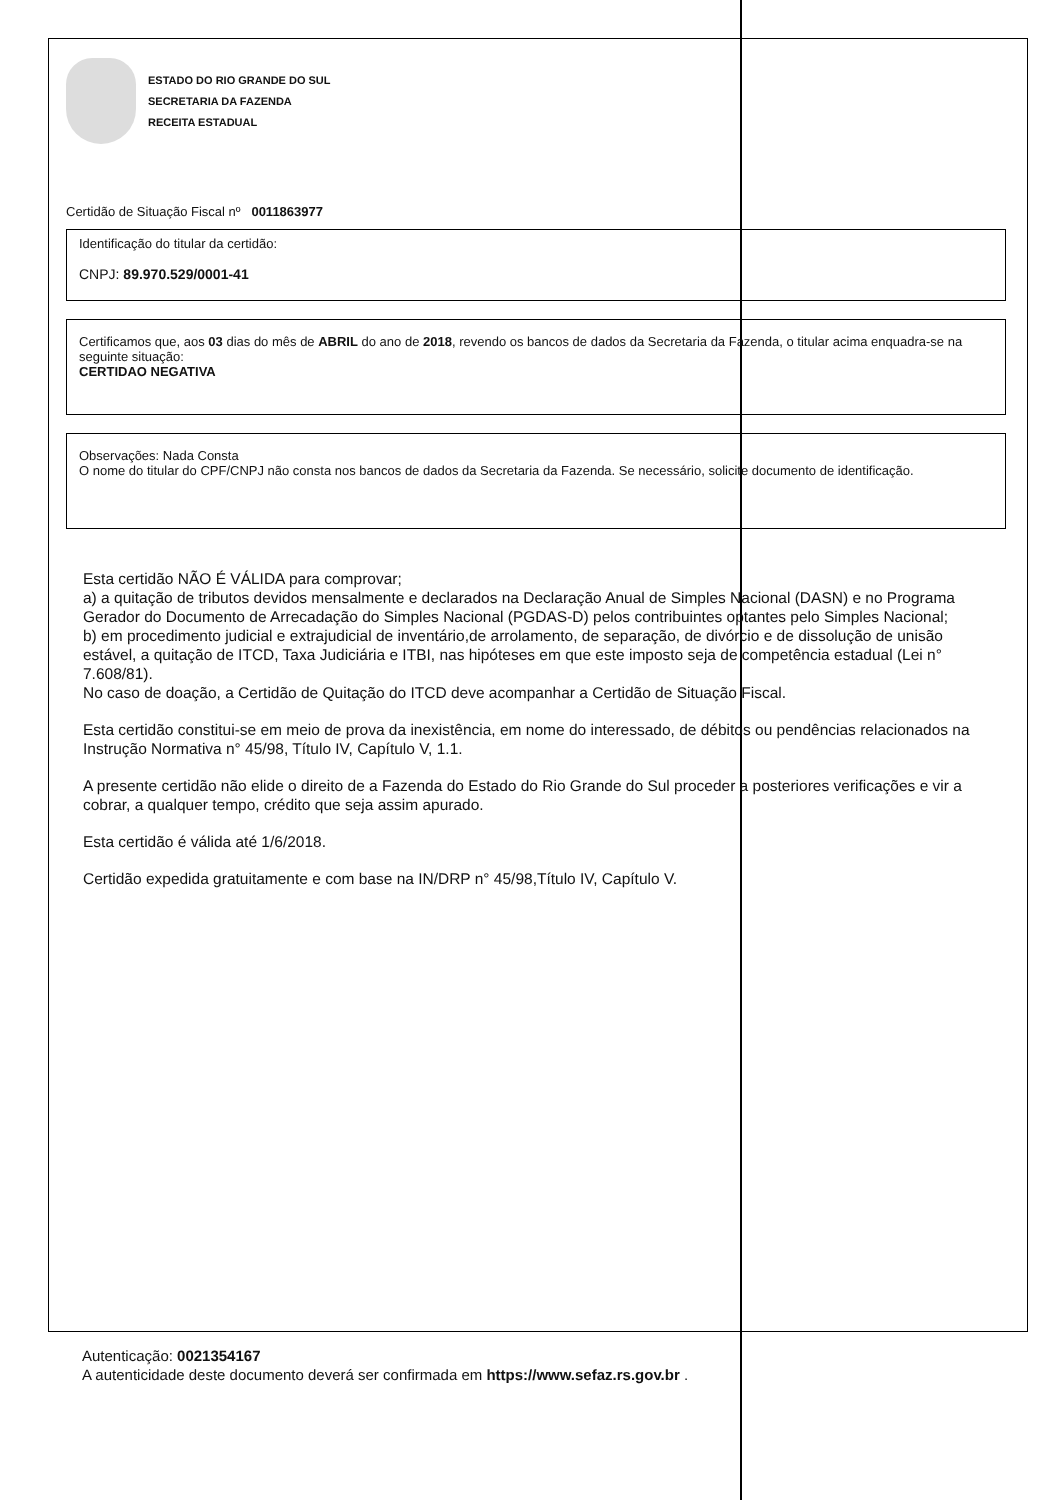ESTADO DO RIO GRANDE DO SUL
SECRETARIA DA FAZENDA
RECEITA ESTADUAL
Certidão de Situação Fiscal nº 0011863977
Identificação do titular da certidão:
CNPJ: 89.970.529/0001-41
Certificamos que, aos 03 dias do mês de ABRIL do ano de 2018, revendo os bancos de dados da Secretaria da Fazenda, o titular acima enquadra-se na seguinte situação:
CERTIDAO NEGATIVA
Observações: Nada Consta
O nome do titular do CPF/CNPJ não consta nos bancos de dados da Secretaria da Fazenda. Se necessário, solicite documento de identificação.
Esta certidão NÃO É VÁLIDA para comprovar;
a) a quitação de tributos devidos mensalmente e declarados na Declaração Anual de Simples Nacional (DASN) e no Programa Gerador do Documento de Arrecadação do Simples Nacional (PGDAS-D) pelos contribuintes optantes pelo Simples Nacional;
b) em procedimento judicial e extrajudicial de inventário,de arrolamento, de separação, de divórcio e de dissolução de unisão estável, a quitação de ITCD, Taxa Judiciária e ITBI, nas hipóteses em que este imposto seja de competência estadual (Lei n° 7.608/81).
No caso de doação, a Certidão de Quitação do ITCD deve acompanhar a Certidão de Situação Fiscal.
Esta certidão constitui-se em meio de prova da inexistência, em nome do interessado, de débitos ou pendências relacionados na Instrução Normativa n° 45/98, Título IV, Capítulo V, 1.1.
A presente certidão não elide o direito de a Fazenda do Estado do Rio Grande do Sul proceder a posteriores verificações e vir a cobrar, a qualquer tempo, crédito que seja assim apurado.
Esta certidão é válida até 1/6/2018.
Certidão expedida gratuitamente e com base na IN/DRP n° 45/98,Título IV, Capítulo V.
Autenticação: 0021354167
A autenticidade deste documento deverá ser confirmada em https://www.sefaz.rs.gov.br .